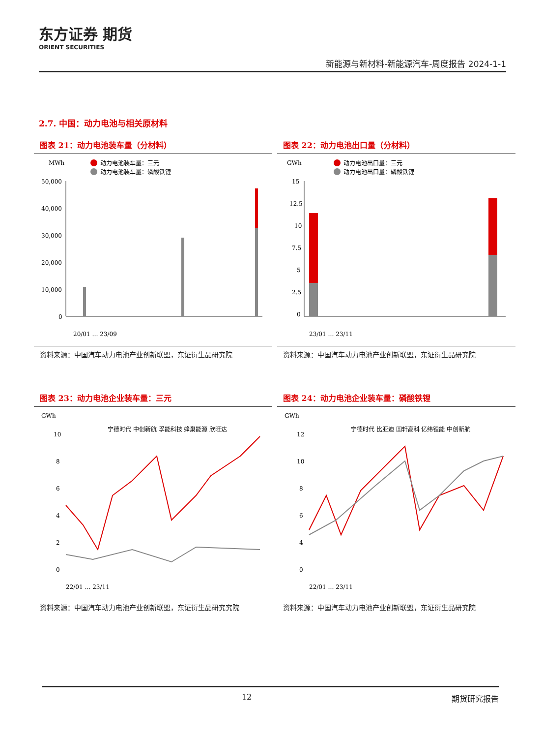东方证券 期货
ORIENT SECURITIES
新能源与新材料-新能源汽车-周度报告 2024-1-1
2.7. 中国：动力电池与相关原材料
图表 21：动力电池装车量（分材料）
MWh
动力电池装车量：三元
动力电池装车量：磷酸铁锂
50,000
40,000
30,000
20,000
10,000
0
20/01 … 23/09
资料来源：中国汽车动力电池产业创新联盟，东证衍生品研究院
图表 22：动力电池出口量（分材料）
GWh
动力电池出口量：三元
动力电池出口量：磷酸铁锂
15
12.5
10
7.5
5
2.5
0
23/01 … 23/11
资料来源：中国汽车动力电池产业创新联盟，东证衍生品研究院
图表 23：动力电池企业装车量：三元
GWh
宁德时代 中创新航 孚能科技 蜂巢能源 欣旺达
10
8
6
4
2
0
22/01 … 23/11
资料来源：中国汽车动力电池产业创新联盟，东证衍生品研究究院
图表 24：动力电池企业装车量：磷酸铁锂
GWh
宁德时代 比亚迪 国轩高科 亿纬锂能 中创新航
12
10
8
6
4
0
22/01 … 23/11
资料来源：中国汽车动力电池产业创新联盟，东证衍生品研究院
12 期货研究报告